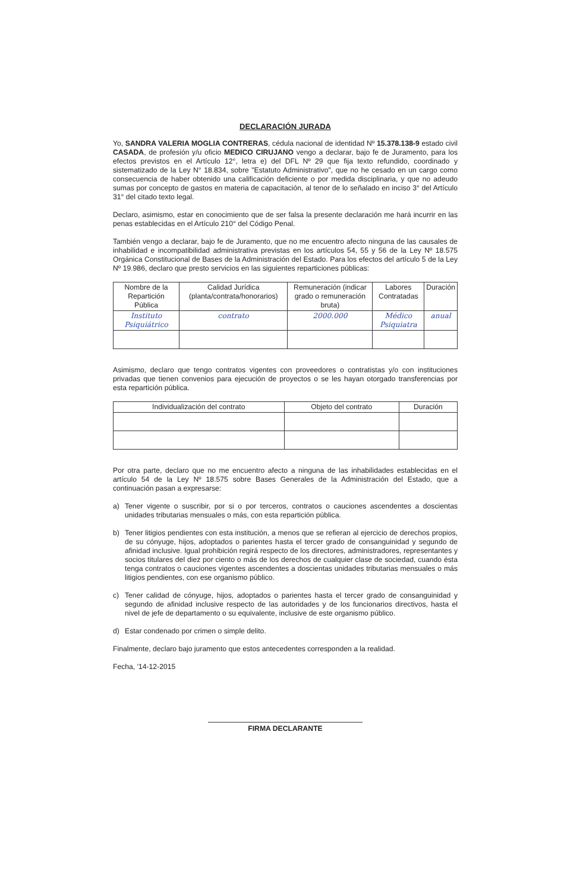DECLARACIÓN JURADA
Yo, SANDRA VALERIA MOGLIA CONTRERAS, cédula nacional de identidad Nº 15.378.138-9 estado civil CASADA, de profesión y/u oficio MEDICO CIRUJANO vengo a declarar, bajo fe de Juramento, para los efectos previstos en el Artículo 12°, letra e) del DFL Nº 29 que fija texto refundido, coordinado y sistematizado de la Ley N° 18.834, sobre "Estatuto Administrativo", que no he cesado en un cargo como consecuencia de haber obtenido una calificación deficiente o por medida disciplinaria, y que no adeudo sumas por concepto de gastos en materia de capacitación, al tenor de lo señalado en inciso 3° del Artículo 31° del citado texto legal.
Declaro, asimismo, estar en conocimiento que de ser falsa la presente declaración me hará incurrir en las penas establecidas en el Artículo 210° del Código Penal.
También vengo a declarar, bajo fe de Juramento, que no me encuentro afecto ninguna de las causales de inhabilidad e incompatibilidad administrativa previstas en los artículos 54, 55 y 56 de la Ley Nº 18.575 Orgánica Constitucional de Bases de la Administración del Estado. Para los efectos del artículo 5 de la Ley Nº 19.986, declaro que presto servicios en las siguientes reparticiones públicas:
| Nombre de la Repartición Pública | Calidad Jurídica (planta/contrata/honorarios) | Remuneración (indicar grado o remuneración bruta) | Labores Contratadas | Duración |
| --- | --- | --- | --- | --- |
| Instituto Psiquiátrico | contrato | 2000.000 | Médico Psiquiatra | anual |
Asimismo, declaro que tengo contratos vigentes con proveedores o contratistas y/o con instituciones privadas que tienen convenios para ejecución de proyectos o se les hayan otorgado transferencias por esta repartición pública.
| Individualización del contrato | Objeto del contrato | Duración |
| --- | --- | --- |
Por otra parte, declaro que no me encuentro afecto a ninguna de las inhabilidades establecidas en el artículo 54 de la Ley Nº 18.575 sobre Bases Generales de la Administración del Estado, que a continuación pasan a expresarse:
a) Tener vigente o suscribir, por si o por terceros, contratos o cauciones ascendentes a doscientas unidades tributarias mensuales o más, con esta repartición pública.
b) Tener litigios pendientes con esta institución, a menos que se refieran al ejercicio de derechos propios, de su cónyuge, hijos, adoptados o parientes hasta el tercer grado de consanguinidad y segundo de afinidad inclusive. Igual prohibición regirá respecto de los directores, administradores, representantes y socios titulares del diez por ciento o más de los derechos de cualquier clase de sociedad, cuando ésta tenga contratos o cauciones vigentes ascendentes a doscientas unidades tributarias mensuales o más litigios pendientes, con ese organismo público.
c) Tener calidad de cónyuge, hijos, adoptados o parientes hasta el tercer grado de consanguinidad y segundo de afinidad inclusive respecto de las autoridades y de los funcionarios directivos, hasta el nivel de jefe de departamento o su equivalente, inclusive de este organismo público.
d) Estar condenado por crimen o simple delito.
Finalmente, declaro bajo juramento que estos antecedentes corresponden a la realidad.
Fecha, '14-12-2015
FIRMA DECLARANTE